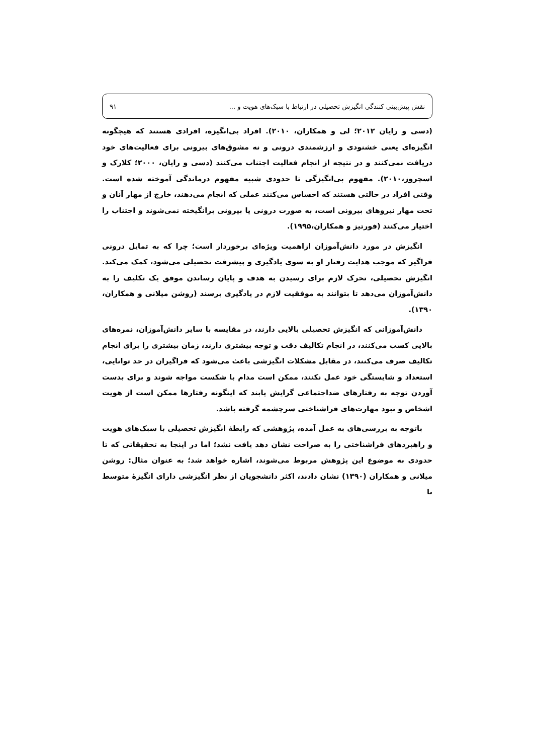نقش پیش‌بینی کنندگی انگیزش تحصیلی در ارتباط با سبک‌های هویت و ... ۹۱
(دسی و رایان ۲۰۱۲؛ لی و همکاران، ۲۰۱۰). افراد بی‌انگیزه، افرادی هستند که هیچگونه انگیزه‌ای یعنی خشنودی و ارزشمندی درونی و نه مشوق‌های بیرونی برای فعالیت‌های خود دریافت نمی‌کنند و در نتیجه از انجام فعالیت اجتناب می‌کنند (دسی و رایان، ۲۰۰۰؛ کلارک و اسچروز،۲۰۱۰). مفهوم بی‌انگیزگی تا حدودی شبیه مفهوم درماندگی آموخته شده است. وقتی افراد در حالتی هستند که احساس می‌کنند عملی که انجام می‌دهند، خارج از مهار آنان و تحت مهار نیروهای بیرونی است، به صورت درونی یا بیرونی برانگیخته نمی‌شوند و اجتناب را اختیار می‌کنند (فورتیز و همکاران،۱۹۹۵).
انگیزش در مورد دانش‌آموزان ازاهمیت ویژه‌ای برخوردار است؛ چرا که به تمایل درونی فراگیر که موجب هدایت رفتار او به سوی یادگیری و پیشرفت تحصیلی می‌شود، کمک می‌کند. انگیزش تحصیلی، تحرک لازم برای رسیدن به هدف و پایان رساندن موفق یک تکلیف را به دانش‌آموزان می‌دهد تا بتوانند به موفقیت لازم در یادگیری برسند (روشن میلانی و همکاران، ۱۳۹۰).
دانش‌آموزانی که انگیزش تحصیلی بالایی دارند، در مقایسه با سایر دانش‌آموزان، نمره‌های بالایی کسب می‌کنند، در انجام تکالیف دقت و توجه بیشتری دارند، زمان بیشتری را برای انجام تکالیف صرف می‌کنند، در مقابل مشکلات انگیزشی باعث می‌شود که فراگیران در حد توانایی، استعداد و شایستگی خود عمل نکنند، ممکن است مدام با شکست مواجه شوند و برای بدست آوردن توجه به رفتارهای ضداجتماعی گرایش یابند که اینگونه رفتارها ممکن است از هویت اشخاص و نبود مهارت‌های فراشناختی سرچشمه گرفته باشد.
باتوجه به بررسی‌های به عمل آمده، پژوهشی که رابطهٔ انگیزش تحصیلی با سبک‌های هویت و راهبردهای فراشناختی را به صراحت نشان دهد یافت نشد؛ اما در اینجا به تحقیقاتی که تا حدودی به موضوع این پژوهش مربوط می‌شوند، اشاره خواهد شد؛ به عنوان مثال: روشن میلانی و همکاران (۱۳۹۰) نشان دادند، اکثر دانشجویان از نظر انگیزشی دارای انگیزهٔ متوسط تا